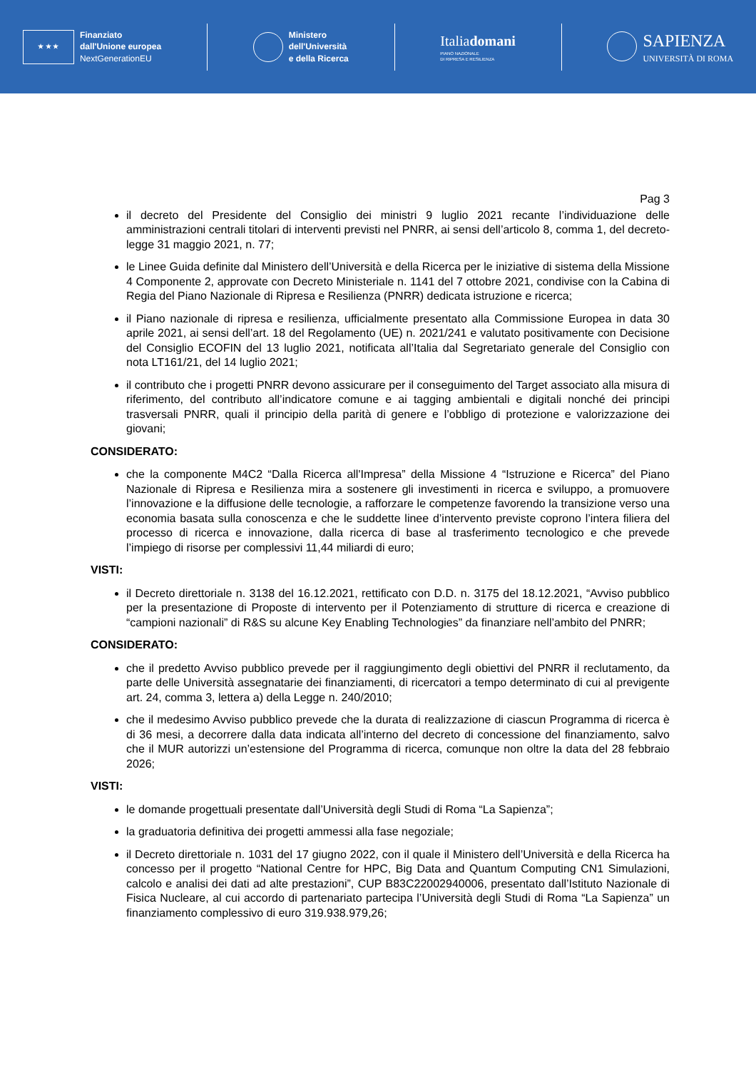★ ★ ★
Finanziato
dall'Unione europea
NextGenerationEU
Ministero
dell'Università
e della Ricerca
Italiadomani
PIANO NAZIONALE
DI RIPRESA E RESILIENZA
SAPIENZA
UNIVERSITÀ DI ROMA
Pag 3
il decreto del Presidente del Consiglio dei ministri 9 luglio 2021 recante l’individuazione delle amministrazioni centrali titolari di interventi previsti nel PNRR, ai sensi dell’articolo 8, comma 1, del decreto-legge 31 maggio 2021, n. 77;
le Linee Guida definite dal Ministero dell’Università e della Ricerca per le iniziative di sistema della Missione 4 Componente 2, approvate con Decreto Ministeriale n. 1141 del 7 ottobre 2021, condivise con la Cabina di Regia del Piano Nazionale di Ripresa e Resilienza (PNRR) dedicata istruzione e ricerca;
il Piano nazionale di ripresa e resilienza, ufficialmente presentato alla Commissione Europea in data 30 aprile 2021, ai sensi dell’art. 18 del Regolamento (UE) n. 2021/241 e valutato positivamente con Decisione del Consiglio ECOFIN del 13 luglio 2021, notificata all’Italia dal Segretariato generale del Consiglio con nota LT161/21, del 14 luglio 2021;
il contributo che i progetti PNRR devono assicurare per il conseguimento del Target associato alla misura di riferimento, del contributo all’indicatore comune e ai tagging ambientali e digitali nonché dei principi trasversali PNRR, quali il principio della parità di genere e l’obbligo di protezione e valorizzazione dei giovani;
CONSIDERATO:
che la componente M4C2 “Dalla Ricerca all'Impresa” della Missione 4 “Istruzione e Ricerca” del Piano Nazionale di Ripresa e Resilienza mira a sostenere gli investimenti in ricerca e sviluppo, a promuovere l’innovazione e la diffusione delle tecnologie, a rafforzare le competenze favorendo la transizione verso una economia basata sulla conoscenza e che le suddette linee d’intervento previste coprono l’intera filiera del processo di ricerca e innovazione, dalla ricerca di base al trasferimento tecnologico e che prevede l’impiego di risorse per complessivi 11,44 miliardi di euro;
VISTI:
il Decreto direttoriale n. 3138 del 16.12.2021, rettificato con D.D. n. 3175 del 18.12.2021, “Avviso pubblico per la presentazione di Proposte di intervento per il Potenziamento di strutture di ricerca e creazione di “campioni nazionali” di R&S su alcune Key Enabling Technologies” da finanziare nell’ambito del PNRR;
CONSIDERATO:
che il predetto Avviso pubblico prevede per il raggiungimento degli obiettivi del PNRR il reclutamento, da parte delle Università assegnatarie dei finanziamenti, di ricercatori a tempo determinato di cui al previgente art. 24, comma 3, lettera a) della Legge n. 240/2010;
che il medesimo Avviso pubblico prevede che la durata di realizzazione di ciascun Programma di ricerca è di 36 mesi, a decorrere dalla data indicata all’interno del decreto di concessione del finanziamento, salvo che il MUR autorizzi un’estensione del Programma di ricerca, comunque non oltre la data del 28 febbraio 2026;
VISTI:
le domande progettuali presentate dall’Università degli Studi di Roma “La Sapienza”;
la graduatoria definitiva dei progetti ammessi alla fase negoziale;
il Decreto direttoriale n. 1031 del 17 giugno 2022, con il quale il Ministero dell’Università e della Ricerca ha concesso per il progetto “National Centre for HPC, Big Data and Quantum Computing CN1 Simulazioni, calcolo e analisi dei dati ad alte prestazioni”, CUP B83C22002940006, presentato dall’Istituto Nazionale di Fisica Nucleare, al cui accordo di partenariato partecipa l’Università degli Studi di Roma “La Sapienza” un finanziamento complessivo di euro 319.938.979,26;